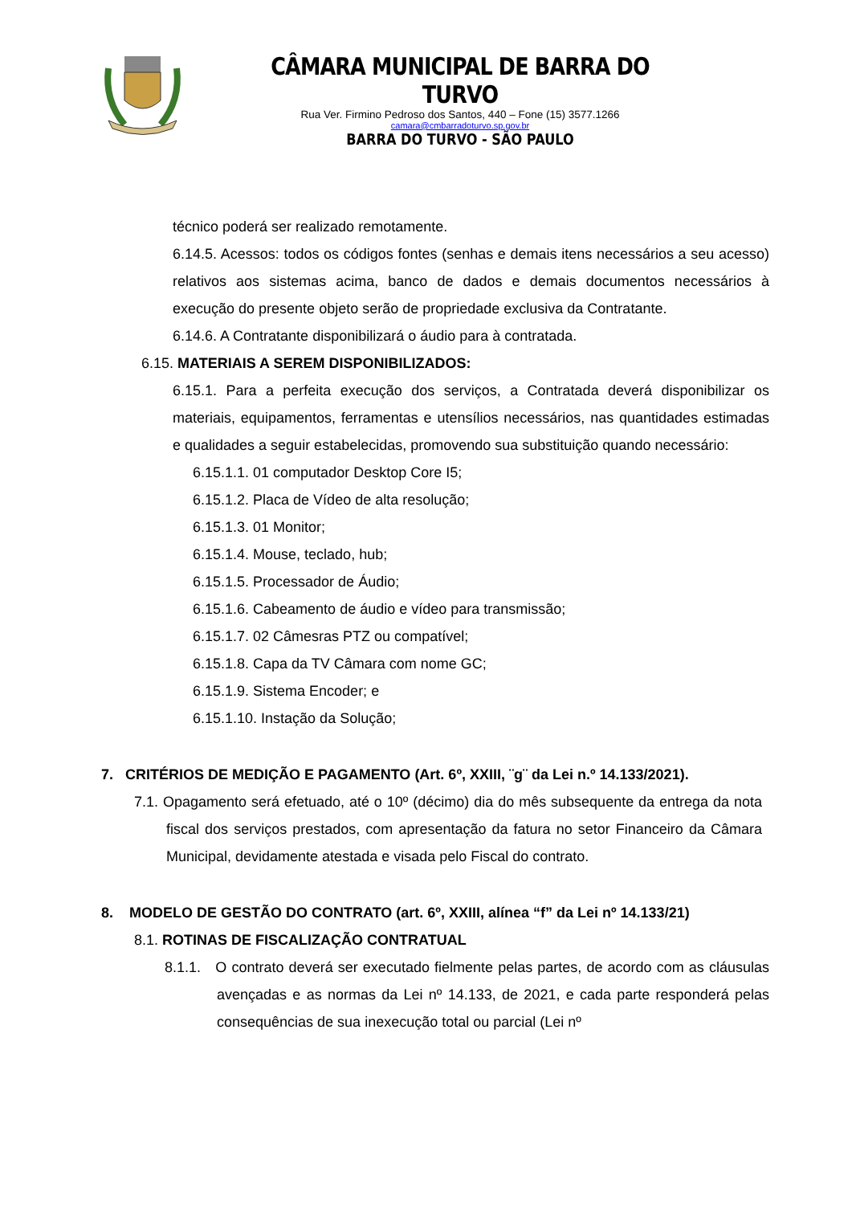CÂMARA MUNICIPAL DE BARRA DO TURVO
Rua Ver. Firmino Pedroso dos Santos, 440 – Fone (15) 3577.1266
camara@cmbarradoturvo.sp.gov.br
BARRA DO TURVO - SÃO PAULO
técnico poderá ser realizado remotamente.
6.14.5. Acessos: todos os códigos fontes (senhas e demais itens necessários a seu acesso) relativos aos sistemas acima, banco de dados e demais documentos necessários à execução do presente objeto serão de propriedade exclusiva da Contratante.
6.14.6. A Contratante disponibilizará o áudio para à contratada.
6.15. MATERIAIS A SEREM DISPONIBILIZADOS:
6.15.1. Para a perfeita execução dos serviços, a Contratada deverá disponibilizar os materiais, equipamentos, ferramentas e utensílios necessários, nas quantidades estimadas e qualidades a seguir estabelecidas, promovendo sua substituição quando necessário:
6.15.1.1. 01 computador Desktop Core I5;
6.15.1.2. Placa de Vídeo de alta resolução;
6.15.1.3. 01 Monitor;
6.15.1.4. Mouse, teclado, hub;
6.15.1.5. Processador de Áudio;
6.15.1.6. Cabeamento de áudio e vídeo para transmissão;
6.15.1.7. 02 Câmesras PTZ ou compatível;
6.15.1.8. Capa da TV Câmara com nome GC;
6.15.1.9. Sistema Encoder; e
6.15.1.10. Instação da Solução;
7. CRITÉRIOS DE MEDIÇÃO E PAGAMENTO (Art. 6º, XXIII, ¨g¨ da Lei n.º 14.133/2021).
7.1. Opagamento será efetuado, até o 10º (décimo) dia do mês subsequente da entrega da nota fiscal dos serviços prestados, com apresentação da fatura no setor Financeiro da Câmara Municipal, devidamente atestada e visada pelo Fiscal do contrato.
8. MODELO DE GESTÃO DO CONTRATO (art. 6º, XXIII, alínea “f” da Lei nº 14.133/21)
8.1. ROTINAS DE FISCALIZAÇÃO CONTRATUAL
8.1.1. O contrato deverá ser executado fielmente pelas partes, de acordo com as cláusulas avençadas e as normas da Lei nº 14.133, de 2021, e cada parte responderá pelas consequências de sua inexecução total ou parcial (Lei nº